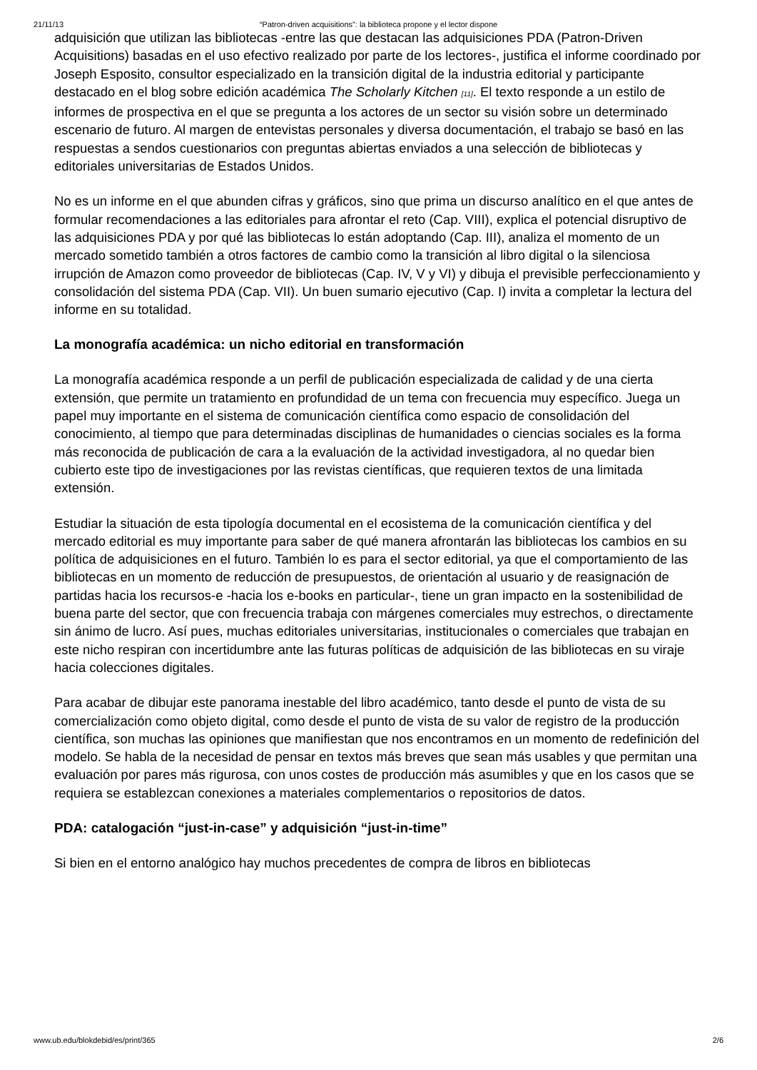21/11/13 “Patron-driven acquisitions”: la biblioteca propone y el lector dispone
adquisición que utilizan las bibliotecas -entre las que destacan las adquisiciones PDA (Patron-Driven Acquisitions) basadas en el uso efectivo realizado por parte de los lectores-, justifica el informe coordinado por Joseph Esposito, consultor especializado en la transición digital de la industria editorial y participante destacado en el blog sobre edición académica The Scholarly Kitchen <sup>[11]</sup>. El texto responde a un estilo de informes de prospectiva en el que se pregunta a los actores de un sector su visión sobre un determinado escenario de futuro. Al margen de entevistas personales y diversa documentación, el trabajo se basó en las respuestas a sendos cuestionarios con preguntas abiertas enviados a una selección de bibliotecas y editoriales universitarias de Estados Unidos.
No es un informe en el que abunden cifras y gráficos, sino que prima un discurso analítico en el que antes de formular recomendaciones a las editoriales para afrontar el reto (Cap. VIII), explica el potencial disruptivo de las adquisiciones PDA y por qué las bibliotecas lo están adoptando (Cap. III), analiza el momento de un mercado sometido también a otros factores de cambio como la transición al libro digital o la silenciosa irrupción de Amazon como proveedor de bibliotecas (Cap. IV, V y VI) y dibuja el previsible perfeccionamiento y consolidación del sistema PDA (Cap. VII). Un buen sumario ejecutivo (Cap. I) invita a completar la lectura del informe en su totalidad.
La monografía académica: un nicho editorial en transformación
La monografía académica responde a un perfil de publicación especializada de calidad y de una cierta extensión, que permite un tratamiento en profundidad de un tema con frecuencia muy específico. Juega un papel muy importante en el sistema de comunicación científica como espacio de consolidación del conocimiento, al tiempo que para determinadas disciplinas de humanidades o ciencias sociales es la forma más reconocida de publicación de cara a la evaluación de la actividad investigadora, al no quedar bien cubierto este tipo de investigaciones por las revistas científicas, que requieren textos de una limitada extensión.
Estudiar la situación de esta tipología documental en el ecosistema de la comunicación científica y del mercado editorial es muy importante para saber de qué manera afrontarán las bibliotecas los cambios en su política de adquisiciones en el futuro. También lo es para el sector editorial, ya que el comportamiento de las bibliotecas en un momento de reducción de presupuestos, de orientación al usuario y de reasignación de partidas hacia los recursos-e -hacia los e-books en particular-, tiene un gran impacto en la sostenibilidad de buena parte del sector, que con frecuencia trabaja con márgenes comerciales muy estrechos, o directamente sin ánimo de lucro. Así pues, muchas editoriales universitarias, institucionales o comerciales que trabajan en este nicho respiran con incertidumbre ante las futuras políticas de adquisición de las bibliotecas en su viraje hacia colecciones digitales.
Para acabar de dibujar este panorama inestable del libro académico, tanto desde el punto de vista de su comercialización como objeto digital, como desde el punto de vista de su valor de registro de la producción científica, son muchas las opiniones que manifiestan que nos encontramos en un momento de redefinición del modelo. Se habla de la necesidad de pensar en textos más breves que sean más usables y que permitan una evaluación por pares más rigurosa, con unos costes de producción más asumibles y que en los casos que se requiera se establezcan conexiones a materiales complementarios o repositorios de datos.
PDA: catalogación “just-in-case” y adquisición “just-in-time”
Si bien en el entorno analógico hay muchos precedentes de compra de libros en bibliotecas
www.ub.edu/blokdebid/es/print/365 2/6